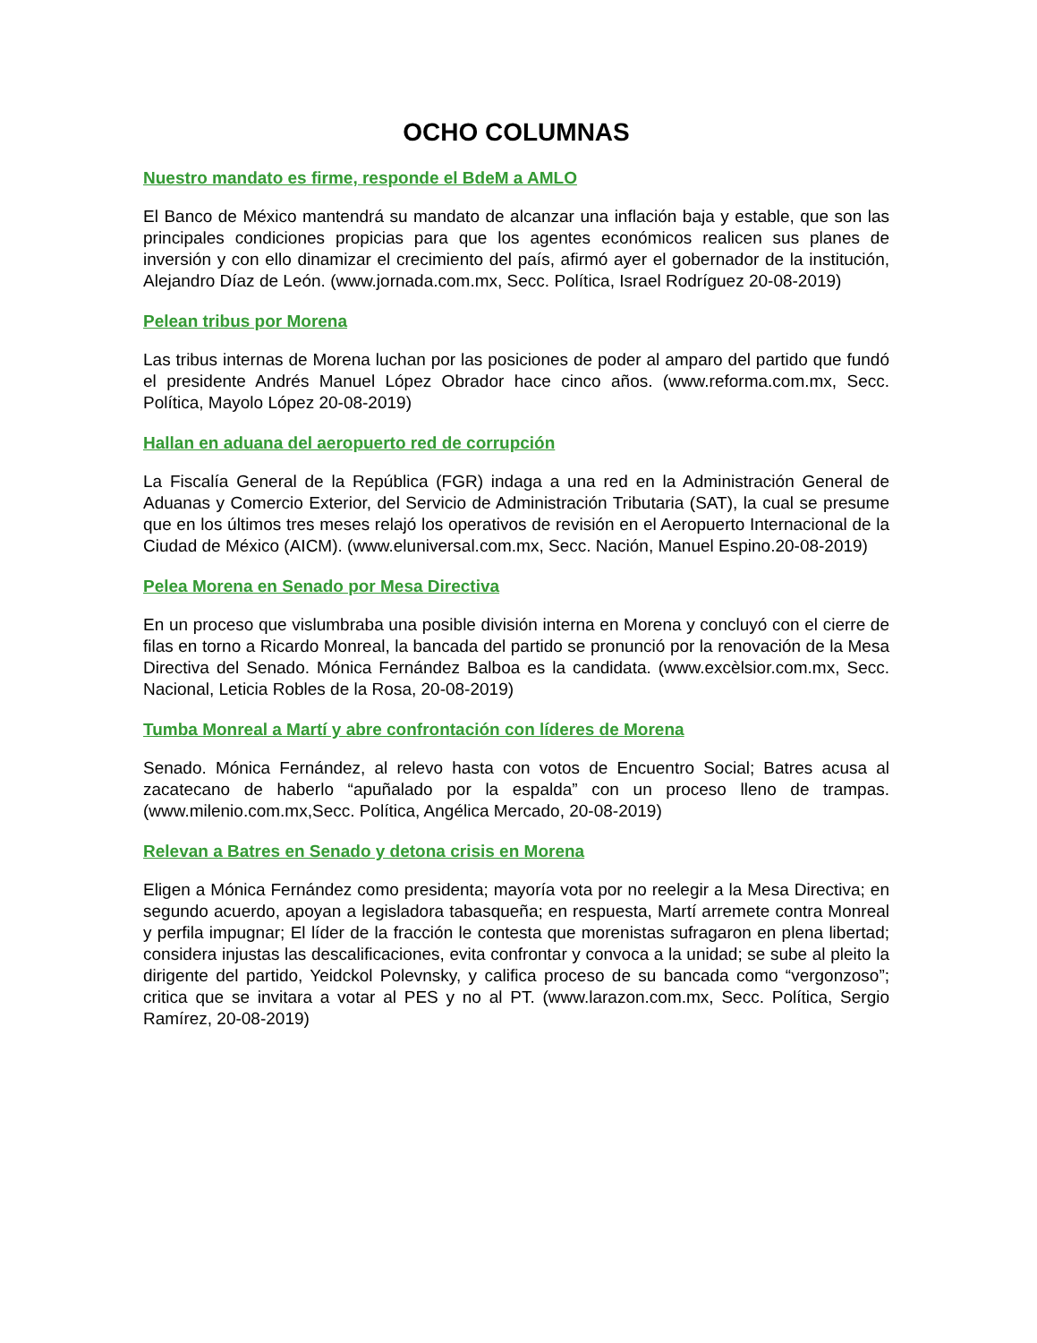OCHO COLUMNAS
Nuestro mandato es firme, responde el BdeM a AMLO
El Banco de México mantendrá su mandato de alcanzar una inflación baja y estable, que son las principales condiciones propicias para que los agentes económicos realicen sus planes de inversión y con ello dinamizar el crecimiento del país, afirmó ayer el gobernador de la institución, Alejandro Díaz de León. (www.jornada.com.mx, Secc. Política, Israel Rodríguez 20-08-2019)
Pelean tribus por Morena
Las tribus internas de Morena luchan por las posiciones de poder al amparo del partido que fundó el presidente Andrés Manuel López Obrador hace cinco años. (www.reforma.com.mx, Secc. Política, Mayolo López 20-08-2019)
Hallan en aduana del aeropuerto red de corrupción
La Fiscalía General de la República (FGR) indaga a una red en la Administración General de Aduanas y Comercio Exterior, del Servicio de Administración Tributaria (SAT), la cual se presume que en los últimos tres meses relajó los operativos de revisión en el Aeropuerto Internacional de la Ciudad de México (AICM). (www.eluniversal.com.mx, Secc. Nación, Manuel Espino.20-08-2019)
Pelea Morena en Senado por Mesa Directiva
En un proceso que vislumbraba una posible división interna en Morena y concluyó con el cierre de filas en torno a Ricardo Monreal, la bancada del partido se pronunció por la renovación de la Mesa Directiva del Senado. Mónica Fernández Balboa es la candidata. (www.excèlsior.com.mx, Secc. Nacional, Leticia Robles de la Rosa, 20-08-2019)
Tumba Monreal a Martí y abre confrontación con líderes de Morena
Senado. Mónica Fernández, al relevo hasta con votos de Encuentro Social; Batres acusa al zacatecano de haberlo “apuñalado por la espalda” con un proceso lleno de trampas. (www.milenio.com.mx,Secc. Política, Angélica Mercado, 20-08-2019)
Relevan a Batres en Senado y detona crisis en Morena
Eligen a Mónica Fernández como presidenta; mayoría vota por no reelegir a la Mesa Directiva; en segundo acuerdo, apoyan a legisladora tabasqueña; en respuesta, Martí arremete contra Monreal y perfila impugnar; El líder de la fracción le contesta que morenistas sufragaron en plena libertad; considera injustas las descalificaciones, evita confrontar y convoca a la unidad; se sube al pleito la dirigente del partido, Yeidckol Polevnsky, y califica proceso de su bancada como “vergonzoso”; critica que se invitara a votar al PES y no al PT. (www.larazon.com.mx, Secc. Política, Sergio Ramírez, 20-08-2019)